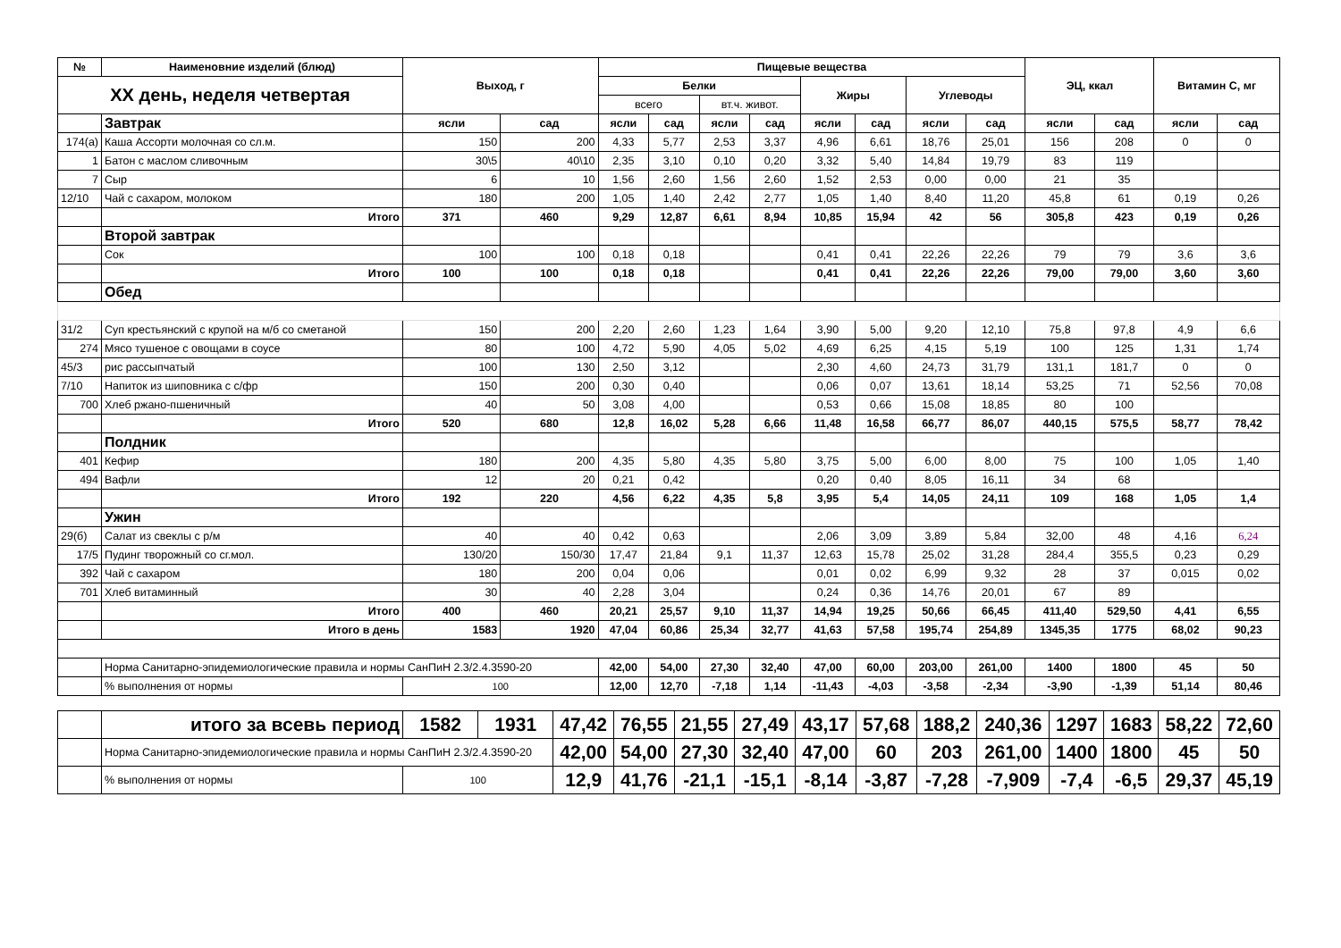| № | Наименовние изделий (блюд) | Выход, г | | Пищевые вещества | | | | | | | | ЭЦ, ккал | | Витамин С, мг | |
| --- | --- | --- | --- | --- | --- | --- | --- | --- | --- | --- | --- | --- | --- | --- | --- |
| XX день, неделя четвертая | | | | Белки | | | | Жиры | | Углеводы | | | | | |
| | | | | всего | | вт.ч. живот. | | | | | | | | | |
| | Завтрак | ясли | сад | ясли | сад | ясли | сад | ясли | сад | ясли | сад | ясли | сад | ясли | сад |
| 174(а) | Каша Ассорти молочная со сл.м. | 150 | 200 | 4,33 | 5,77 | 2,53 | 3,37 | 4,96 | 6,61 | 18,76 | 25,01 | 156 | 208 | 0 | 0 |
| 1 | Батон с маслом сливочным | 30\5 | 40\10 | 2,35 | 3,10 | 0,10 | 0,20 | 3,32 | 5,40 | 14,84 | 19,79 | 83 | 119 | | |
| 7 | Сыр | 6 | 10 | 1,56 | 2,60 | 1,56 | 2,60 | 1,52 | 2,53 | 0,00 | 0,00 | 21 | 35 | | |
| 12/10 | Чай с сахаром, молоком | 180 | 200 | 1,05 | 1,40 | 2,42 | 2,77 | 1,05 | 1,40 | 8,40 | 11,20 | 45,8 | 61 | 0,19 | 0,26 |
| | Итого | 371 | 460 | 9,29 | 12,87 | 6,61 | 8,94 | 10,85 | 15,94 | 42 | 56 | 305,8 | 423 | 0,19 | 0,26 |
| | Второй завтрак | | | | | | | | | | | | | | |
| | Сок | 100 | 100 | 0,18 | 0,18 | | | 0,41 | 0,41 | 22,26 | 22,26 | 79 | 79 | 3,6 | 3,6 |
| | Итого | 100 | 100 | 0,18 | 0,18 | | | 0,41 | 0,41 | 22,26 | 22,26 | 79,00 | 79,00 | 3,60 | 3,60 |
| | Обед | | | | | | | | | | | | | | |
| 31/2 | Суп крестьянский с крупой на м/б со сметаной | 150 | 200 | 2,20 | 2,60 | 1,23 | 1,64 | 3,90 | 5,00 | 9,20 | 12,10 | 75,8 | 97,8 | 4,9 | 6,6 |
| 274 | Мясо тушеное с овощами в соусе | 80 | 100 | 4,72 | 5,90 | 4,05 | 5,02 | 4,69 | 6,25 | 4,15 | 5,19 | 100 | 125 | 1,31 | 1,74 |
| 45/3 | рис рассыпчатый | 100 | 130 | 2,50 | 3,12 | | | 2,30 | 4,60 | 24,73 | 31,79 | 131,1 | 181,7 | 0 | 0 |
| 7/10 | Напиток из шиповника с с/фр | 150 | 200 | 0,30 | 0,40 | | | 0,06 | 0,07 | 13,61 | 18,14 | 53,25 | 71 | 52,56 | 70,08 |
| 700 | Хлеб ржано-пшеничный | 40 | 50 | 3,08 | 4,00 | | | 0,53 | 0,66 | 15,08 | 18,85 | 80 | 100 | | |
| | Итого | 520 | 680 | 12,8 | 16,02 | 5,28 | 6,66 | 11,48 | 16,58 | 66,77 | 86,07 | 440,15 | 575,5 | 58,77 | 78,42 |
| | Полдник | | | | | | | | | | | | | | |
| 401 | Кефир | 180 | 200 | 4,35 | 5,80 | 4,35 | 5,80 | 3,75 | 5,00 | 6,00 | 8,00 | 75 | 100 | 1,05 | 1,40 |
| 494 | Вафли | 12 | 20 | 0,21 | 0,42 | | | 0,20 | 0,40 | 8,05 | 16,11 | 34 | 68 | | |
| | Итого | 192 | 220 | 4,56 | 6,22 | 4,35 | 5,8 | 3,95 | 5,4 | 14,05 | 24,11 | 109 | 168 | 1,05 | 1,4 |
| | Ужин | | | | | | | | | | | | | | |
| 29(б) | Салат из свеклы с р/м | 40 | 40 | 0,42 | 0,63 | | | 2,06 | 3,09 | 3,89 | 5,84 | 32,00 | 48 | 4,16 | 6,24 |
| 17/5 | Пудинг творожный со сг.мол. | 130/20 | 150/30 | 17,47 | 21,84 | 9,1 | 11,37 | 12,63 | 15,78 | 25,02 | 31,28 | 284,4 | 355,5 | 0,23 | 0,29 |
| 392 | Чай с сахаром | 180 | 200 | 0,04 | 0,06 | | | 0,01 | 0,02 | 6,99 | 9,32 | 28 | 37 | 0,015 | 0,02 |
| 701 | Хлеб витаминный | 30 | 40 | 2,28 | 3,04 | | | 0,24 | 0,36 | 14,76 | 20,01 | 67 | 89 | | |
| | Итого | 400 | 460 | 20,21 | 25,57 | 9,10 | 11,37 | 14,94 | 19,25 | 50,66 | 66,45 | 411,40 | 529,50 | 4,41 | 6,55 |
| | Итого в день | 1583 | 1920 | 47,04 | 60,86 | 25,34 | 32,77 | 41,63 | 57,58 | 195,74 | 254,89 | 1345,35 | 1775 | 68,02 | 90,23 |
| | Норма Санитарно-эпидемиологические правила и нормы СанПиН 2.3/2.4.3590-20 | | | 42,00 | 54,00 | 27,30 | 32,40 | 47,00 | 60,00 | 203,00 | 261,00 | 1400 | 1800 | 45 | 50 |
| | % выполнения от нормы | 100 | | 12,00 | 12,70 | -7,18 | 1,14 | -11,43 | -4,03 | -3,58 | -2,34 | -3,90 | -1,39 | 51,14 | 80,46 |
| | итого за всевь период | 1582 | 1931 | 47,42 | 76,55 | 21,55 | 27,49 | 43,17 | 57,68 | 188,2 | 240,36 | 1297 | 1683 | 58,22 | 72,60 |
| | Норма Санитарно-эпидемиологические правила и нормы СанПиН 2.3/2.4.3590-20 | | | 42,00 | 54,00 | 27,30 | 32,40 | 47,00 | 60 | 203 | 261,00 | 1400 | 1800 | 45 | 50 |
| | % выполнения от нормы | 100 | | 12,9 | 41,76 | -21,1 | -15,1 | -8,14 | -3,87 | -7,28 | -7,909 | -7,4 | -6,5 | 29,37 | 45,19 |